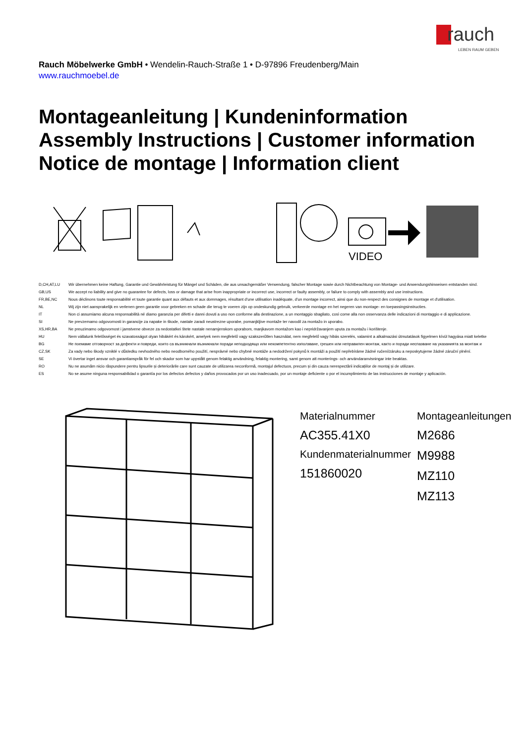rauch
LEBEN RAUM GEBEN
Rauch Möbelwerke GmbH • Wendelin-Rauch-Straße 1 • D-97896 Freudenberg/Main
www.rauchmoebel.de
Montageanleitung | Kundeninformation
Assembly Instructions | Customer information
Notice de montage | Information client
VIDEO
| D,CH,AT,LU | Wir übernehmen keine Haftung, Garantie und Gewährleistung für Mängel und Schäden, die aus unsachgemäßer Verwendung, falscher Montage sowie durch Nichtbeachtung von Montage- und Anwendungshinweisen entstanden sind. |
| GB,US | We accept no liability and give no guarantee for defects, loss or damage that arise from inappropriate or incorrect use, incorrect or faulty assembly, or failure to comply with assembly and use instructions. |
| FR,BE,NC | Nous déclinons toute responsabilité et toute garantie quant aux défauts et aux dommages, résultant d'une utilisation inadéquate, d'un montage incorrect, ainsi que du non-respect des consignes de montage et d'utilisation. |
| NL | Wij zijn niet aansprakelijk en verlenen geen garantie voor gebreken en schade die terug te voeren zijn op ondeskundig gebruik, verkeerde montage en het negeren van montage- en toepassingsinstructies. |
| IT | Non ci assumiamo alcuna responsabilità né diamo garanzia per difetti e danni dovuti a uso non conforme alla destinazione, a un montaggio sbagliato, così come alla non osservanza delle indicazioni di montaggio e di applicazione. |
| SI | Ne prevzemamo odgovornosti in garancije za napake in škode, nastale zaradi neustrezne uporabe, pomanjkljive montaže ter navodil za montažo in uporabo. |
| XS,HR,BA | Ne preuzimamo odgovornost i jamstvene obveze za nedostatkei štete nastale nenamjenskom uporabom, manjkavom montažom kao i nepridržavanjem uputa za montažu i korištenje. |
| HU | Nem vállalunk felelősséget és szavatosságot olyan hibákért és károkért, amelyek nem megfelelő vagy szakszerűtlen használat, nem megfelelő vagy hibás szerelés, valamint a alkalmazási útmutatások figyelmen kívül hagyása miatt keletke |
| BG | Не поемаме отговорност за дефекти и повреди, които са възникнали възникнали поради неподходящо или некомпетентно използване, грешен или неправилен монтаж, както и поради неспазване на указанията за монтаж и |
| CZ,SK | Za vady nebo škody vzniklé v důsledku nevhodného nebo neodborného použití, nesprávné nebo chybné montáže a nedodržení pokynů k montáži a použití nepřebíráme žádné ručení/záruku a neposkytujeme žádné záruční plnění. |
| SE | Vi övertar inget ansvar och garantianspråk för fel och skador som har uppstått genom felaktig användning, felaktig montering, samt genom att monterings- och användaranvisningar inte beaktas. |
| RO | Nu ne asumăm nicio răspundere pentru lipsurile și deteriorările care sunt cauzate de utilizarea neconformă, montajul defectuos, precum și din cauza nerespectării indicațiilor de montaj și de utilizare. |
| ES | No se asume ninguna responsabilidad o garantía por los defectos defectos y daños provocados por un uso inadecuado, por un montaje deficiente o por el incumplimiento de las instrucciones de montaje y aplicación. |
Materialnummer
AC355.41X0
Kundenmaterialnummer
151860020
Montageanleitungen
M2686
M9988
MZ110
MZ113